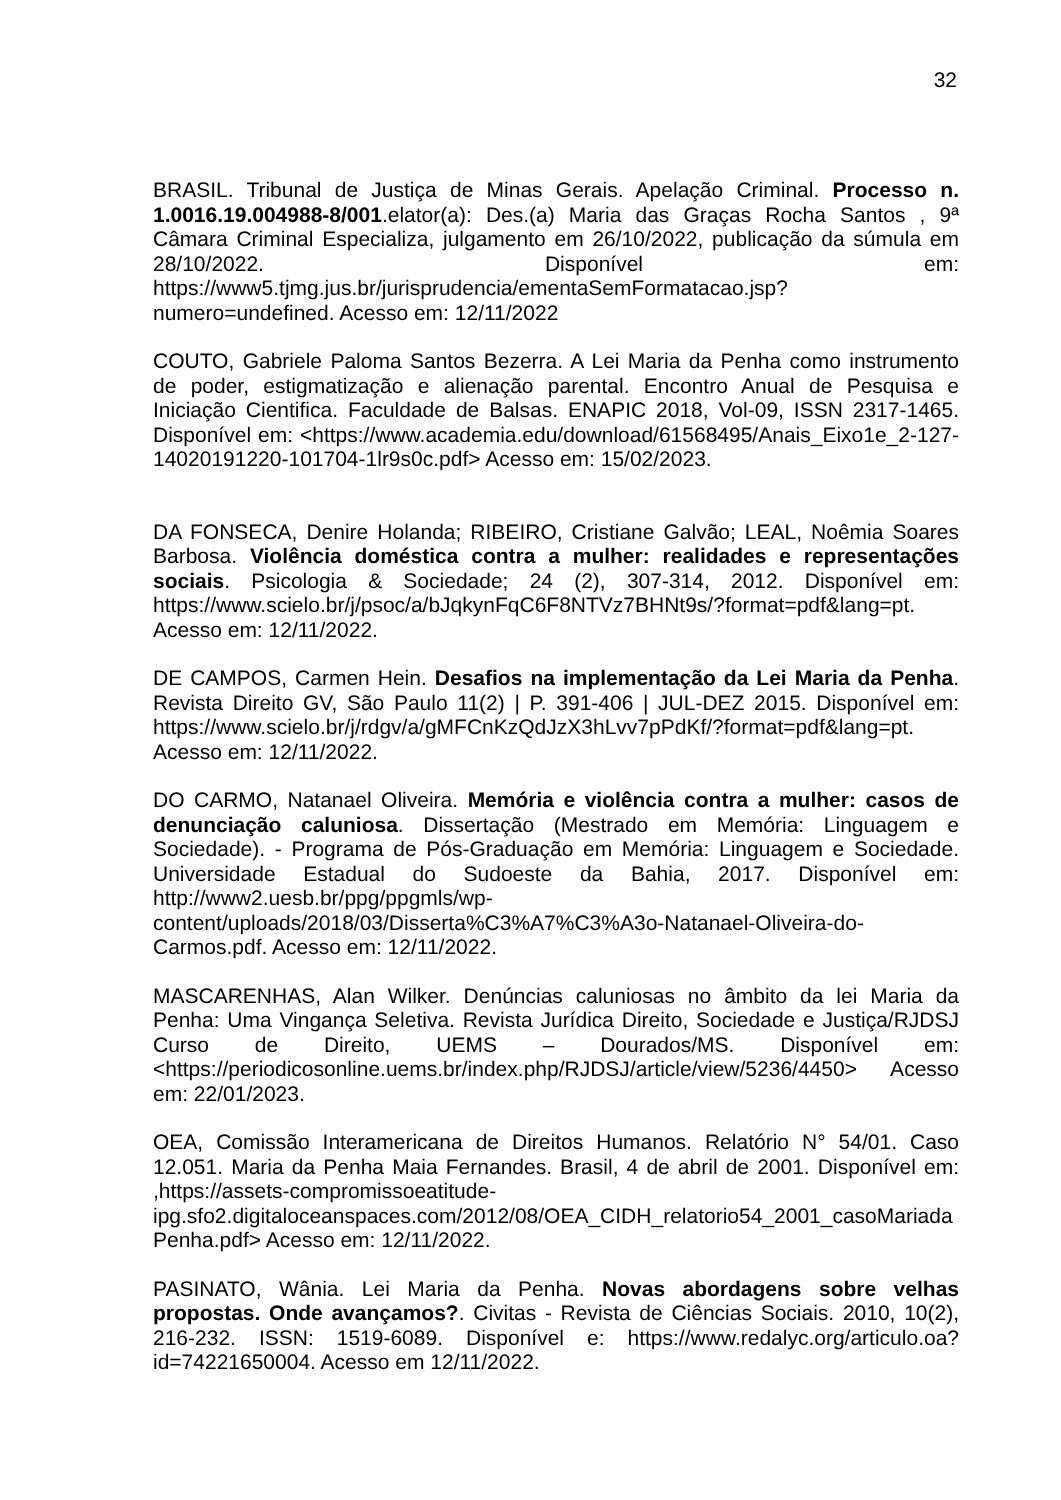32
BRASIL. Tribunal de Justiça de Minas Gerais. Apelação Criminal. Processo n. 1.0016.19.004988-8/001.elator(a): Des.(a) Maria das Graças Rocha Santos , 9ª Câmara Criminal Especializa, julgamento em 26/10/2022, publicação da súmula em 28/10/2022. Disponível em: https://www5.tjmg.jus.br/jurisprudencia/ementaSemFormatacao.jsp?numero=undefined. Acesso em: 12/11/2022
COUTO, Gabriele Paloma Santos Bezerra. A Lei Maria da Penha como instrumento de poder, estigmatização e alienação parental. Encontro Anual de Pesquisa e Iniciação Cientifica. Faculdade de Balsas. ENAPIC 2018, Vol-09, ISSN 2317-1465. Disponível em: <https://www.academia.edu/download/61568495/Anais_Eixo1e_2-127-14020191220-101704-1lr9s0c.pdf> Acesso em: 15/02/2023.
DA FONSECA, Denire Holanda; RIBEIRO, Cristiane Galvão; LEAL, Noêmia Soares Barbosa. Violência doméstica contra a mulher: realidades e representações sociais. Psicologia & Sociedade; 24 (2), 307-314, 2012. Disponível em: https://www.scielo.br/j/psoc/a/bJqkynFqC6F8NTVz7BHNt9s/?format=pdf&lang=pt. Acesso em: 12/11/2022.
DE CAMPOS, Carmen Hein. Desafios na implementação da Lei Maria da Penha. Revista Direito GV, São Paulo 11(2) | P. 391-406 | JUL-DEZ 2015. Disponível em: https://www.scielo.br/j/rdgv/a/gMFCnKzQdJzX3hLvv7pPdKf/?format=pdf&lang=pt. Acesso em: 12/11/2022.
DO CARMO, Natanael Oliveira. Memória e violência contra a mulher: casos de denunciação caluniosa. Dissertação (Mestrado em Memória: Linguagem e Sociedade). - Programa de Pós-Graduação em Memória: Linguagem e Sociedade. Universidade Estadual do Sudoeste da Bahia, 2017. Disponível em: http://www2.uesb.br/ppg/ppgmls/wp-content/uploads/2018/03/Disserta%C3%A7%C3%A3o-Natanael-Oliveira-do-Carmos.pdf. Acesso em: 12/11/2022.
MASCARENHAS, Alan Wilker. Denúncias caluniosas no âmbito da lei Maria da Penha: Uma Vingança Seletiva. Revista Jurídica Direito, Sociedade e Justiça/RJDSJ Curso de Direito, UEMS – Dourados/MS. Disponível em: <https://periodicosonline.uems.br/index.php/RJDSJ/article/view/5236/4450> Acesso em: 22/01/2023.
OEA, Comissão Interamericana de Direitos Humanos. Relatório N° 54/01. Caso 12.051. Maria da Penha Maia Fernandes. Brasil, 4 de abril de 2001. Disponível em: ,https://assets-compromissoeatitude-ipg.sfo2.digitaloceanspaces.com/2012/08/OEA_CIDH_relatorio54_2001_casoMariadaPenha.pdf> Acesso em: 12/11/2022.
PASINATO, Wânia. Lei Maria da Penha. Novas abordagens sobre velhas propostas. Onde avançamos?. Civitas - Revista de Ciências Sociais. 2010, 10(2), 216-232. ISSN: 1519-6089. Disponível e: https://www.redalyc.org/articulo.oa?id=74221650004. Acesso em 12/11/2022.